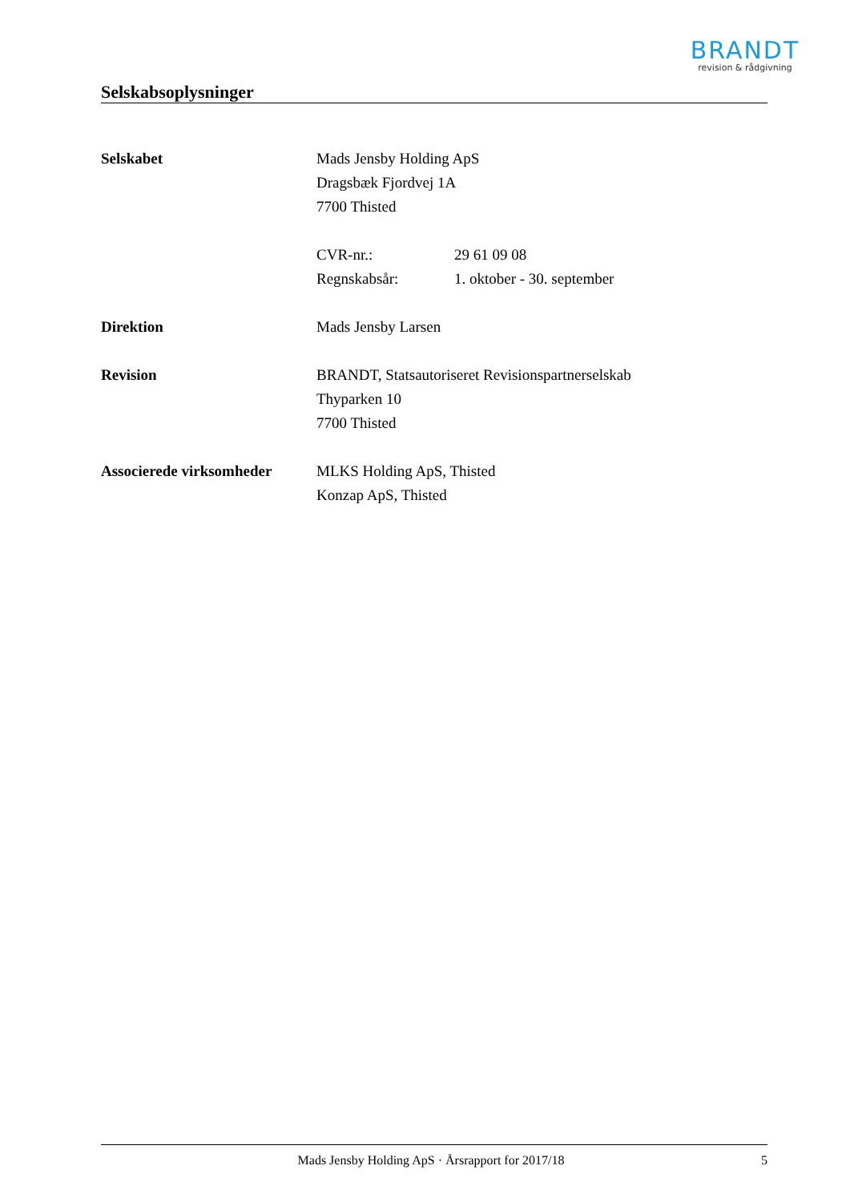BRANDT
revision & rådgivning
Selskabsoplysninger
Selskabet Mads Jensby Holding ApS
Dragsbæk Fjordvej 1A
7700 Thisted
CVR-nr.: 29 61 09 08
Regnskabsår: 1. oktober - 30. september
Direktion Mads Jensby Larsen
Revision BRANDT, Statsautoriseret Revisionspartnerselskab
Thyparken 10
7700 Thisted
Associerede virksomheder
MLKS Holding ApS, Thisted
Konzap ApS, Thisted
Mads Jensby Holding ApS · Årsrapport for 2017/18
5